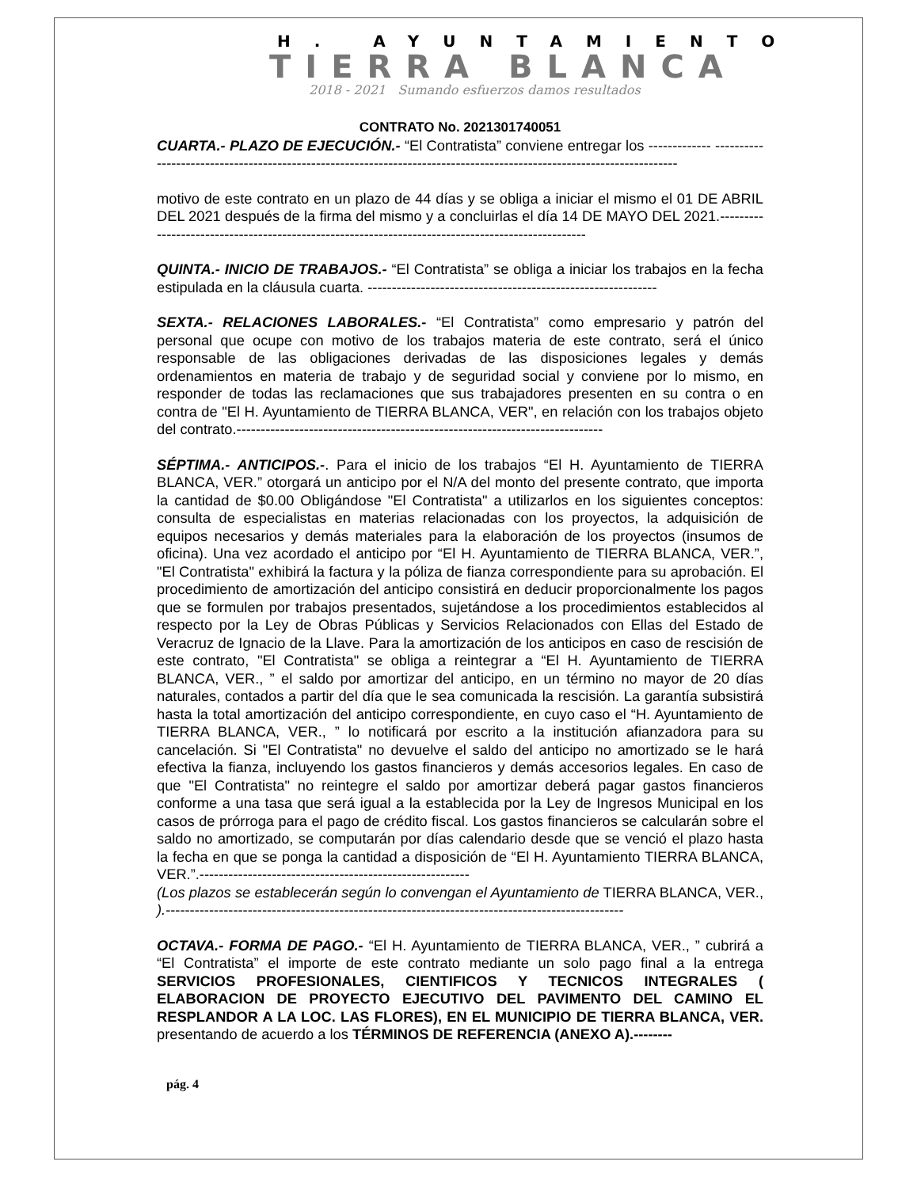H. AYUNTAMIENTO
TIERRA BLANCA
2018 - 2021 Sumando esfuerzos damos resultados
CONTRATO No. 2021301740051
CUARTA.- PLAZO DE EJECUCIÓN.- “El Contratista” conviene entregar los ------------- ----------------------------------------------------------------------------------------------------------------------
motivo de este contrato en un plazo de 44 días y se obliga a iniciar el mismo el 01 DE ABRIL DEL 2021 después de la firma del mismo y a concluirlas el día 14 DE MAYO DEL 2021.--------------------------------------------------------------------------------------------------
QUINTA.- INICIO DE TRABAJOS.- “El Contratista” se obliga a iniciar los trabajos en la fecha estipulada en la cláusula cuarta. ------------------------------------------------------------
SEXTA.- RELACIONES LABORALES.- “El Contratista” como empresario y patrón del personal que ocupe con motivo de los trabajos materia de este contrato, será el único responsable de las obligaciones derivadas de las disposiciones legales y demás ordenamientos en materia de trabajo y de seguridad social y conviene por lo mismo, en responder de todas las reclamaciones que sus trabajadores presenten en su contra o en contra de "El H. Ayuntamiento de TIERRA BLANCA, VER", en relación con los trabajos objeto del contrato.----------------------------------------------------------------------------
SÉPTIMA.- ANTICIPOS.-. Para el inicio de los trabajos “El H. Ayuntamiento de TIERRA BLANCA, VER.” otorgará un anticipo por el N/A del monto del presente contrato, que importa la cantidad de $0.00 Obligándose "El Contratista" a utilizarlos en los siguientes conceptos: consulta de especialistas en materias relacionadas con los proyectos, la adquisición de equipos necesarios y demás materiales para la elaboración de los proyectos (insumos de oficina). Una vez acordado el anticipo por “El H. Ayuntamiento de TIERRA BLANCA, VER.”, "El Contratista" exhibirá la factura y la póliza de fianza correspondiente para su aprobación. El procedimiento de amortización del anticipo consistirá en deducir proporcionalmente los pagos que se formulen por trabajos presentados, sujetándose a los procedimientos establecidos al respecto por la Ley de Obras Públicas y Servicios Relacionados con Ellas del Estado de Veracruz de Ignacio de la Llave. Para la amortización de los anticipos en caso de rescisión de este contrato, "El Contratista" se obliga a reintegrar a “El H. Ayuntamiento de TIERRA BLANCA, VER., ” el saldo por amortizar del anticipo, en un término no mayor de 20 días naturales, contados a partir del día que le sea comunicada la rescisión. La garantía subsistirá hasta la total amortización del anticipo correspondiente, en cuyo caso el “H. Ayuntamiento de TIERRA BLANCA, VER., ” lo notificará por escrito a la institución afianzadora para su cancelación. Si "El Contratista" no devuelve el saldo del anticipo no amortizado se le hará efectiva la fianza, incluyendo los gastos financieros y demás accesorios legales. En caso de que "El Contratista" no reintegre el saldo por amortizar deberá pagar gastos financieros conforme a una tasa que será igual a la establecida por la Ley de Ingresos Municipal en los casos de prórroga para el pago de crédito fiscal. Los gastos financieros se calcularán sobre el saldo no amortizado, se computarán por días calendario desde que se venció el plazo hasta la fecha en que se ponga la cantidad a disposición de “El H. Ayuntamiento TIERRA BLANCA, VER.”.--------------------------------------------------------
(Los plazos se establecerán según lo convengan el Ayuntamiento de TIERRA BLANCA, VER., ).-----------------------------------------------------------------------------------------------
OCTAVA.- FORMA DE PAGO.- “El H. Ayuntamiento de TIERRA BLANCA, VER., ” cubrirá a “El Contratista” el importe de este contrato mediante un solo pago final a la entrega SERVICIOS PROFESIONALES, CIENTIFICOS Y TECNICOS INTEGRALES ( ELABORACION DE PROYECTO EJECUTIVO DEL PAVIMENTO DEL CAMINO EL RESPLANDOR A LA LOC. LAS FLORES), EN EL MUNICIPIO DE TIERRA BLANCA, VER. presentando de acuerdo a los TÉRMINOS DE REFERENCIA (ANEXO A).--------
pág. 4